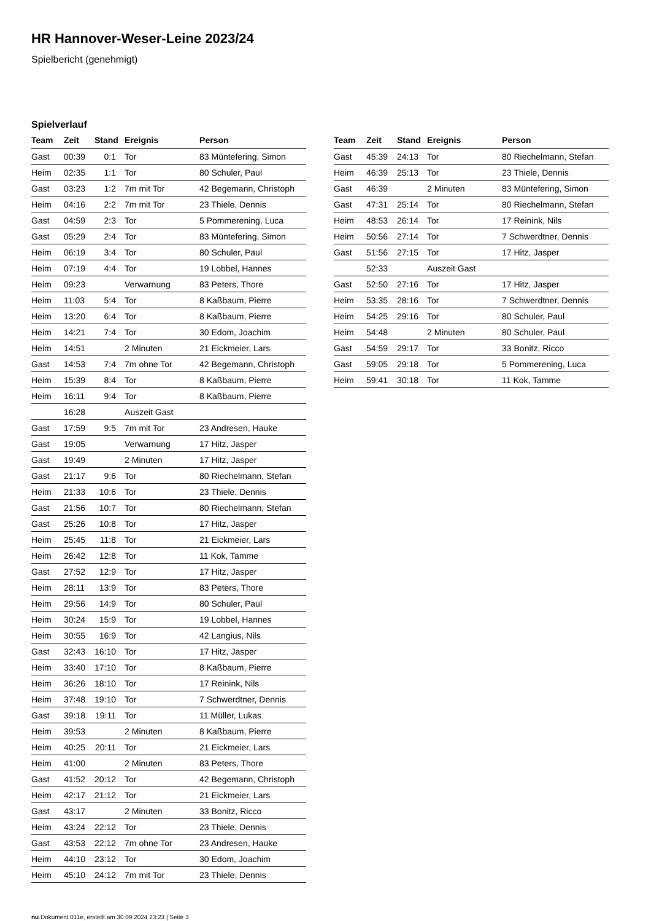HR Hannover-Weser-Leine 2023/24
Spielbericht (genehmigt)
Spielverlauf
| Team | Zeit | Stand | Ereignis | Person |
| --- | --- | --- | --- | --- |
| Gast | 00:39 | 0:1 | Tor | 83 Müntefering, Simon |
| Heim | 02:35 | 1:1 | Tor | 80 Schuler, Paul |
| Gast | 03:23 | 1:2 | 7m mit Tor | 42 Begemann, Christoph |
| Heim | 04:16 | 2:2 | 7m mit Tor | 23 Thiele, Dennis |
| Gast | 04:59 | 2:3 | Tor | 5 Pommerening, Luca |
| Gast | 05:29 | 2:4 | Tor | 83 Müntefering, Simon |
| Heim | 06:19 | 3:4 | Tor | 80 Schuler, Paul |
| Heim | 07:19 | 4:4 | Tor | 19 Lobbel, Hannes |
| Heim | 09:23 | | Verwarnung | 83 Peters, Thore |
| Heim | 11:03 | 5:4 | Tor | 8 Kaßbaum, Pierre |
| Heim | 13:20 | 6:4 | Tor | 8 Kaßbaum, Pierre |
| Heim | 14:21 | 7:4 | Tor | 30 Edom, Joachim |
| Heim | 14:51 | | 2 Minuten | 21 Eickmeier, Lars |
| Gast | 14:53 | 7:4 | 7m ohne Tor | 42 Begemann, Christoph |
| Heim | 15:39 | 8:4 | Tor | 8 Kaßbaum, Pierre |
| Heim | 16:11 | 9:4 | Tor | 8 Kaßbaum, Pierre |
| | 16:28 | | Auszeit Gast | |
| Gast | 17:59 | 9:5 | 7m mit Tor | 23 Andresen, Hauke |
| Gast | 19:05 | | Verwarnung | 17 Hitz, Jasper |
| Gast | 19:49 | | 2 Minuten | 17 Hitz, Jasper |
| Gast | 21:17 | 9:6 | Tor | 80 Riechelmann, Stefan |
| Heim | 21:33 | 10:6 | Tor | 23 Thiele, Dennis |
| Gast | 21:56 | 10:7 | Tor | 80 Riechelmann, Stefan |
| Gast | 25:26 | 10:8 | Tor | 17 Hitz, Jasper |
| Heim | 25:45 | 11:8 | Tor | 21 Eickmeier, Lars |
| Heim | 26:42 | 12:8 | Tor | 11 Kok, Tamme |
| Gast | 27:52 | 12:9 | Tor | 17 Hitz, Jasper |
| Heim | 28:11 | 13:9 | Tor | 83 Peters, Thore |
| Heim | 29:56 | 14:9 | Tor | 80 Schuler, Paul |
| Heim | 30:24 | 15:9 | Tor | 19 Lobbel, Hannes |
| Heim | 30:55 | 16:9 | Tor | 42 Langius, Nils |
| Gast | 32:43 | 16:10 | Tor | 17 Hitz, Jasper |
| Heim | 33:40 | 17:10 | Tor | 8 Kaßbaum, Pierre |
| Heim | 36:26 | 18:10 | Tor | 17 Reinink, Nils |
| Heim | 37:48 | 19:10 | Tor | 7 Schwerdtner, Dennis |
| Gast | 39:18 | 19:11 | Tor | 11 Müller, Lukas |
| Heim | 39:53 | | 2 Minuten | 8 Kaßbaum, Pierre |
| Heim | 40:25 | 20:11 | Tor | 21 Eickmeier, Lars |
| Heim | 41:00 | | 2 Minuten | 83 Peters, Thore |
| Gast | 41:52 | 20:12 | Tor | 42 Begemann, Christoph |
| Heim | 42:17 | 21:12 | Tor | 21 Eickmeier, Lars |
| Gast | 43:17 | | 2 Minuten | 33 Bonitz, Ricco |
| Heim | 43:24 | 22:12 | Tor | 23 Thiele, Dennis |
| Gast | 43:53 | 22:12 | 7m ohne Tor | 23 Andresen, Hauke |
| Heim | 44:10 | 23:12 | Tor | 30 Edom, Joachim |
| Heim | 45:10 | 24:12 | 7m mit Tor | 23 Thiele, Dennis |
| Team | Zeit | Stand | Ereignis | Person |
| --- | --- | --- | --- | --- |
| Gast | 45:39 | 24:13 | Tor | 80 Riechelmann, Stefan |
| Heim | 46:39 | 25:13 | Tor | 23 Thiele, Dennis |
| Gast | 46:39 | | 2 Minuten | 83 Müntefering, Simon |
| Gast | 47:31 | 25:14 | Tor | 80 Riechelmann, Stefan |
| Heim | 48:53 | 26:14 | Tor | 17 Reinink, Nils |
| Heim | 50:56 | 27:14 | Tor | 7 Schwerdtner, Dennis |
| Gast | 51:56 | 27:15 | Tor | 17 Hitz, Jasper |
| | 52:33 | | Auszeit Gast | |
| Gast | 52:50 | 27:16 | Tor | 17 Hitz, Jasper |
| Heim | 53:35 | 28:16 | Tor | 7 Schwerdtner, Dennis |
| Heim | 54:25 | 29:16 | Tor | 80 Schuler, Paul |
| Heim | 54:48 | | 2 Minuten | 80 Schuler, Paul |
| Gast | 54:59 | 29:17 | Tor | 33 Bonitz, Ricco |
| Gast | 59:05 | 29:18 | Tor | 5 Pommerening, Luca |
| Heim | 59:41 | 30:18 | Tor | 11 Kok, Tamme |
nu.Dokument 011e, erstellt am 30.09.2024 23:23 | Seite 3